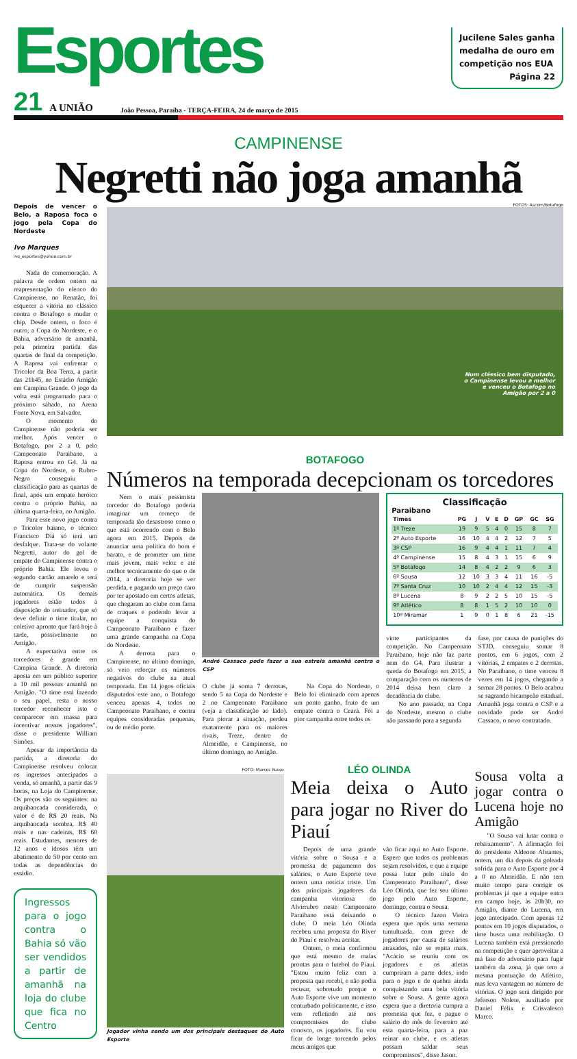Esportes
Jucilene Sales ganha medalha de ouro em competição nos EUA
Página 22
21 A UNIÃO João Pessoa, Paraíba - TERÇA-FEIRA, 24 de março de 2015
CAMPINENSE
Negretti não joga amanhã
Depois de vencer o Belo, a Raposa foca o jogo pela Copa do Nordeste
Ivo Marques
ivo_esportes@yahoo.com.br
Nada de comemoração. A palavra de ordem ontem na reapresentação do elenco do Campinense, no Renatão, foi esquecer a vitória no clássico contra o Botafogo e mudar o chip. Desde ontem, o foco é outro, a Copa do Nordeste, e o Bahia, adversário de amanhã, pela primeira partida das quartas de final da competição. A Raposa vai enfrentar o Tricolor da Boa Terra, a partir das 21h45, no Estádio Amigão em Campina Grande. O jogo da volta está programado para o próximo sábado, na Arena Fonte Nova, em Salvador.
O momento do Campinense não poderia ser melhor. Após vencer o Botafogo, por 2 a 0, pelo Campeonato Paraibano, a Raposa entrou no G4. Já na Copa do Nordeste, o Rubro-Negro conseguiu a classificação para as quartas de final, após um empate heróico contra o próprio Bahia, na última quarta-feira, no Amigão.
Para esse novo jogo contra o Tricolor baiano, o técnico Francisco Diá só terá um desfalque. Trata-se do volante Negretti, autor do gol de empate do Campinense contra o próprio Bahia. Ele levou o segundo cartão amarelo e terá de cumprir suspensão automática. Os demais jogadores estão todos à disposição do treinador, que só deve definir o time titular, no coletivo apronto que fará hoje à tarde, possivelmente no Amigão.
A expectativa entre os torcedores é grande em Campina Grande. A diretoria aposta em um público superior a 10 mil pessoas amanhã no Amigão. "O time está fazendo o seu papel, resta o nosso torcedor reconhecer isto e comparecer em massa para incentivar nossos jogadores", disse o presidente William Simões.
Apesar da importância da partida, a diretoria do Campinense resolveu colocar os ingressos antecipados a venda, só amanhã, a partir das 9 horas, na Loja do Campinense. Os preços são os seguintes: na arquibancada considerada, o valor é de R$ 20 reais. Na arquibancada sombra, R$ 40 reais e nas cadeiras, R$ 60 reais. Estudantes, menores de 12 anos e idosos têm um abatimento de 50 por cento em todas as dependências do estádio.
Ingressos para o jogo contra o Bahia só vão ser vendidos a partir de amanhã na loja do clube que fica no Centro
FOTOS: Ascom/Botafogo
Num clássico bem disputado,
o Campinense levou a melhor
e venceu o Botafogo no
Amigão por 2 a 0
BOTAFOGO
Números na temporada decepcionam os torcedores
Nem o mais pessimista torcedor do Botafogo poderia imaginar um começo de temporada tão desastroso como o que está ocorrendo com o Belo agora em 2015. Depois de anunciar uma política do bom e barato, e de prometer um time mais jovem, mais veloz e até melhor tecnicamente do que o de 2014, a diretoria hoje se ver perdida, e pagando um preço caro por ter apostado em certos atletas, que chegaram ao clube com fama de craques e podendo levar a equipe a conquista do Campeonato Paraibano e fazer uma grande campanha na Copa do Nordeste.
A derrota para o Campinense, no último domingo, só veio reforçar os números negativos do clube na atual temporada. Em 14 jogos oficiais disputados este ano, o Botafogo venceu apenas 4, todos no Campeonato Paraibano, e contra equipes consideradas pequenas, ou de médio porte.
André Cassaco pode fazer a sua estreia amanhã contra o CSP
O clube já soma 7 derrotas, sendo 5 na Copa do Nordeste e 2 no Campeonato Paraibano (veja a classificação ao lado). Para piorar a situação, perdeu exatamente para os maiores rivais, Treze, dentro do Almeidão, e Campinense, no último domingo, no Amigão.
Na Copa do Nordeste, o Belo foi eliminado com apenas um ponto ganho, fruto de um empate contra o Ceará. Foi a pior campanha entre todos os
Classificação
Paraibano
| Times | PG | J | V | E | D | GP | GC | SG |
| --- | --- | --- | --- | --- | --- | --- | --- | --- |
| 1º Treze | 19 | 9 | 5 | 4 | 0 | 15 | 8 | 7 |
| 2º Auto Esporte | 16 | 10 | 4 | 4 | 2 | 12 | 7 | 5 |
| 3º CSP | 16 | 9 | 4 | 4 | 1 | 11 | 7 | 4 |
| 4º Campinense | 15 | 8 | 4 | 3 | 1 | 15 | 6 | 9 |
| 5º Botafogo | 14 | 8 | 4 | 2 | 2 | 9 | 6 | 3 |
| 6º Sousa | 12 | 10 | 3 | 3 | 4 | 11 | 16 | -5 |
| 7º Santa Cruz | 10 | 10 | 2 | 4 | 4 | 12 | 15 | -3 |
| 8º Lucena | 8 | 9 | 2 | 2 | 5 | 10 | 15 | -5 |
| 9º Atlético | 8 | 8 | 1 | 5 | 2 | 10 | 10 | 0 |
| 10º Miramar | 1 | 9 | 0 | 1 | 8 | 6 | 21 | -15 |
vinte participantes da competição. No Campeonato Paraibano, hoje não faz parte nem do G4. Para ilustrar a queda do Botafogo em 2015, a comparação com os números de 2014 deixa bem claro a decadência do clube.
No ano passado, na Copa do Nordeste, mesmo o clube não passando para a segunda
fase, por causa de punições do STJD, conseguiu somar 8 pontos, em 6 jogos, com 2 vitórias, 2 empates e 2 derrotas. No Paraibano, o time venceu 8 vezes em 14 jogos, chegando a somar 28 pontos. O Belo acabou se sagrando bicampeão estadual. Amanhã joga contra o CSP e a novidade pode ser André Cassaco, o novo contratado.
FOTO: Marcos Russo
Jogador vinha sendo um dos principais destaques do Auto Esporte
LÉO OLINDA
Meia deixa o Auto para jogar no River do Piauí
Depois de uma grande vitória sobre o Sousa e a promessa de pagamento dos salários, o Auto Esporte teve ontem uma notícia triste. Um dos principais jogadores da campanha vitoriosa do Alvirrubro neste Campeonato Paraibano está deixando o clube. O meia Léo Olinda recebeu uma proposta do River do Piauí e resolveu aceitar.
Ontem, o meia confirmou que está mesmo de malas prontas para o futebol do Piauí. "Estou muito feliz com a proposta que recebi, e não podia recusar, sobretudo porque o Auto Esporte vive um momento conturbado politicamente, e isso vem refletindo até nos compromissos do clube conosco, os jogadores. Eu vou ficar de longe torcendo pelos meus amigos que
vão ficar aqui no Auto Esporte. Espero que todos os problemas sejam resolvidos, e que a equipe possa lutar pelo título do Campeonato Paraibano", disse Léo Olinda, que fez seu último jogo pelo Auto Esporte, domingo, contra o Sousa.
O técnico Jazon Vieira espera que após uma semana tumultuada, com greve de jogadores por causa de salários atrasados, não se repita mais. "Acácio se reuniu com os jogadores e os atletas cumpriram a parte deles, indo para o jogo e de quebra ainda conquistando uma bela vitória sobre o Sousa. A gente agora espera que a diretoria cumpra a promessa que fez, e pague o salário do mês de fevereiro até esta quarta-feira, para a paz reinar no clube, e os atletas possam saldar seus compromissos", disse Jason.
Sousa volta a jogar contra o Lucena hoje no Amigão
"O Sousa vai lutar contra o rebaixamento". A afirmação foi do presidente Aldeone Abrantes, ontem, um dia depois da goleada sofrida para o Auto Esporte por 4 a 0 no Almeidão. E não tem muito tempo para corrigir os problemas já que a equipe entra em campo hoje, às 20h30, no Amigão, diante do Lucena, em jogo antecipado. Com apenas 12 pontos em 10 jogos disputados, o time busca uma reabilitação. O Lucena também está pressionado na competição e quer aproveitar a má fase do adversário para fugir também da zona, já que tem a mesma pontuação do Atlético, mas leva vantagem no número de vitórias. O jogo será dirigido por Jeferson Nolete, auxiliado por Daniel Félix e Crisvalesco Marco.